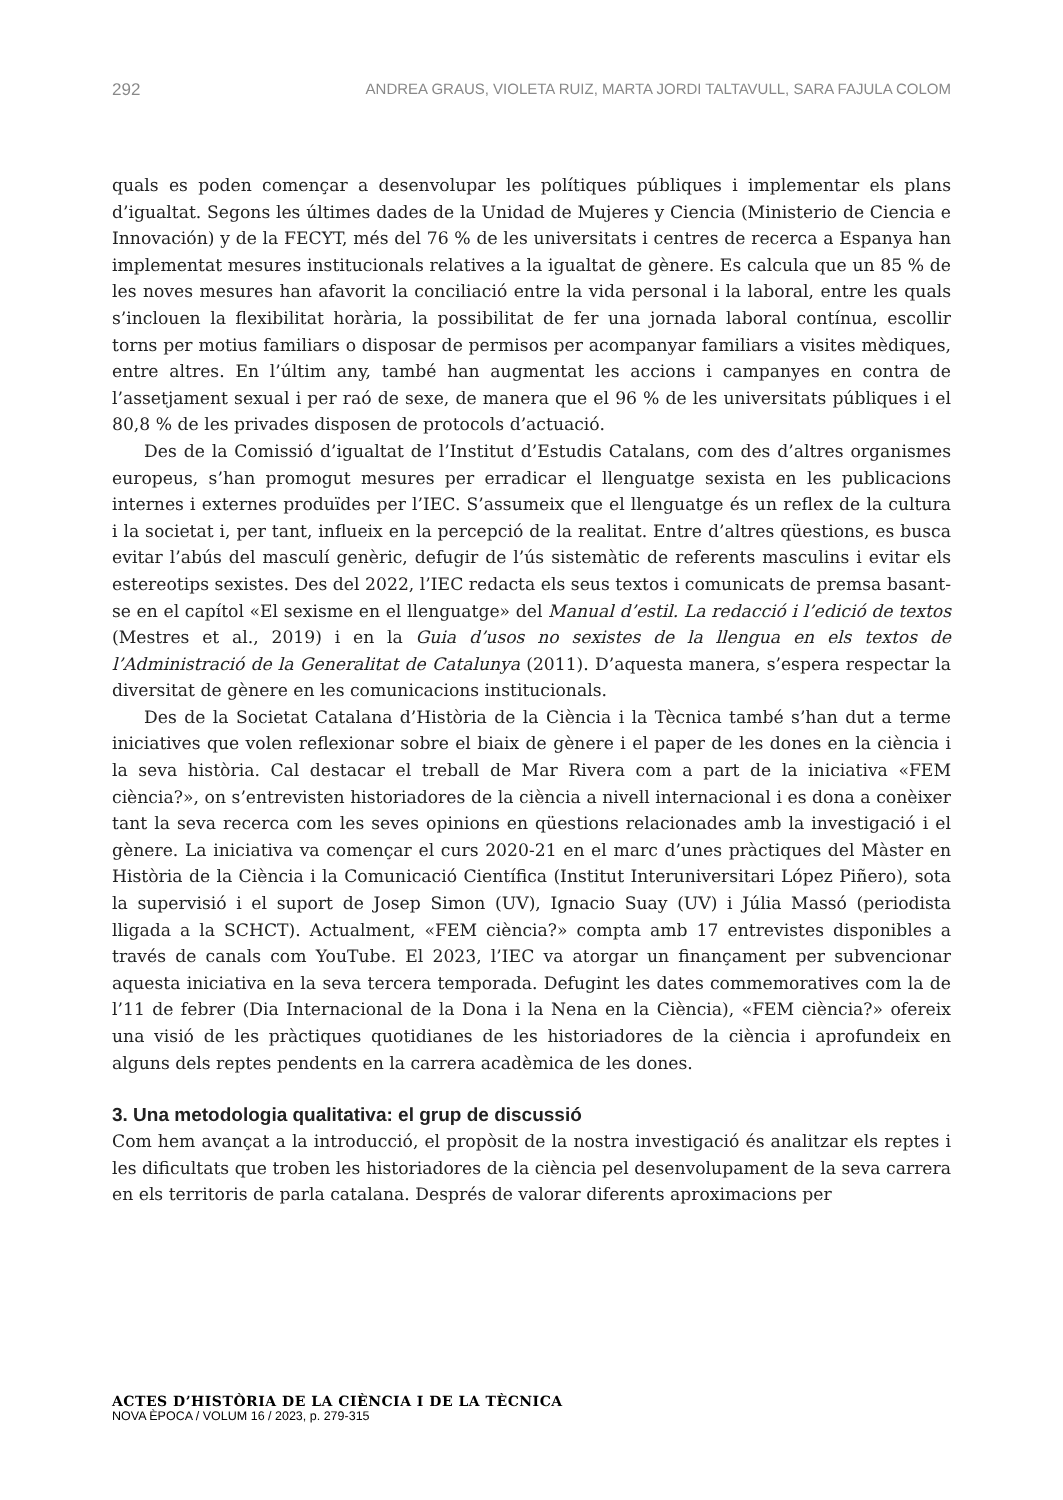292 ANDREA GRAUS, VIOLETA RUIZ, MARTA JORDI TALTAVULL, SARA FAJULA COLOM
quals es poden començar a desenvolupar les polítiques públiques i implementar els plans d’igualtat. Segons les últimes dades de la Unidad de Mujeres y Ciencia (Ministerio de Ciencia e Innovación) y de la FECYT, més del 76 % de les universitats i centres de recerca a Espanya han implementat mesures institucionals relatives a la igualtat de gènere. Es calcula que un 85 % de les noves mesures han afavorit la conciliació entre la vida personal i la laboral, entre les quals s’inclouen la flexibilitat horària, la possibilitat de fer una jornada laboral contínua, escollir torns per motius familiars o disposar de permisos per acompanyar familiars a visites mèdiques, entre altres. En l’últim any, també han augmentat les accions i campanyes en contra de l’assetjament sexual i per raó de sexe, de manera que el 96 % de les universitats públiques i el 80,8 % de les privades disposen de protocols d’actuació.
Des de la Comissió d’igualtat de l’Institut d’Estudis Catalans, com des d’altres organismes europeus, s’han promogut mesures per erradicar el llenguatge sexista en les publicacions internes i externes produïdes per l’IEC. S’assumeix que el llenguatge és un reflex de la cultura i la societat i, per tant, influeix en la percepció de la realitat. Entre d’altres qüestions, es busca evitar l’abús del masculí genèric, defugir de l’ús sistemàtic de referents masculins i evitar els estereotips sexistes. Des del 2022, l’IEC redacta els seus textos i comunicats de premsa basant-se en el capítol «El sexisme en el llenguatge» del Manual d’estil. La redacció i l’edició de textos (Mestres et al., 2019) i en la Guia d’usos no sexistes de la llengua en els textos de l’Administració de la Generalitat de Catalunya (2011). D’aquesta manera, s’espera respectar la diversitat de gènere en les comunicacions institucionals.
Des de la Societat Catalana d’Història de la Ciència i la Tècnica també s’han dut a terme iniciatives que volen reflexionar sobre el biaix de gènere i el paper de les dones en la ciència i la seva història. Cal destacar el treball de Mar Rivera com a part de la iniciativa «FEM ciència?», on s’entrevisten historiadores de la ciència a nivell internacional i es dona a conèixer tant la seva recerca com les seves opinions en qüestions relacionades amb la investigació i el gènere. La iniciativa va començar el curs 2020-21 en el marc d’unes pràctiques del Màster en Història de la Ciència i la Comunicació Científica (Institut Interuniversitari López Piñero), sota la supervisió i el suport de Josep Simon (UV), Ignacio Suay (UV) i Júlia Massó (periodista lligada a la SCHCT). Actualment, «FEM ciència?» compta amb 17 entrevistes disponibles a través de canals com YouTube. El 2023, l’IEC va atorgar un finançament per subvencionar aquesta iniciativa en la seva tercera temporada. Defugint les dates commemoratives com la de l’11 de febrer (Dia Internacional de la Dona i la Nena en la Ciència), «FEM ciència?» ofereix una visió de les pràctiques quotidianes de les historiadores de la ciència i aprofundeix en alguns dels reptes pendents en la carrera acadèmica de les dones.
3. Una metodologia qualitativa: el grup de discussió
Com hem avançat a la introducció, el propòsit de la nostra investigació és analitzar els reptes i les dificultats que troben les historiadores de la ciència pel desenvolupament de la seva carrera en els territoris de parla catalana. Després de valorar diferents aproximacions per
ACTES D’HISTÒRIA DE LA CIÈNCIA I DE LA TÈCNICA
NOVA ÈPOCA / VOLUM 16 / 2023, p. 279-315